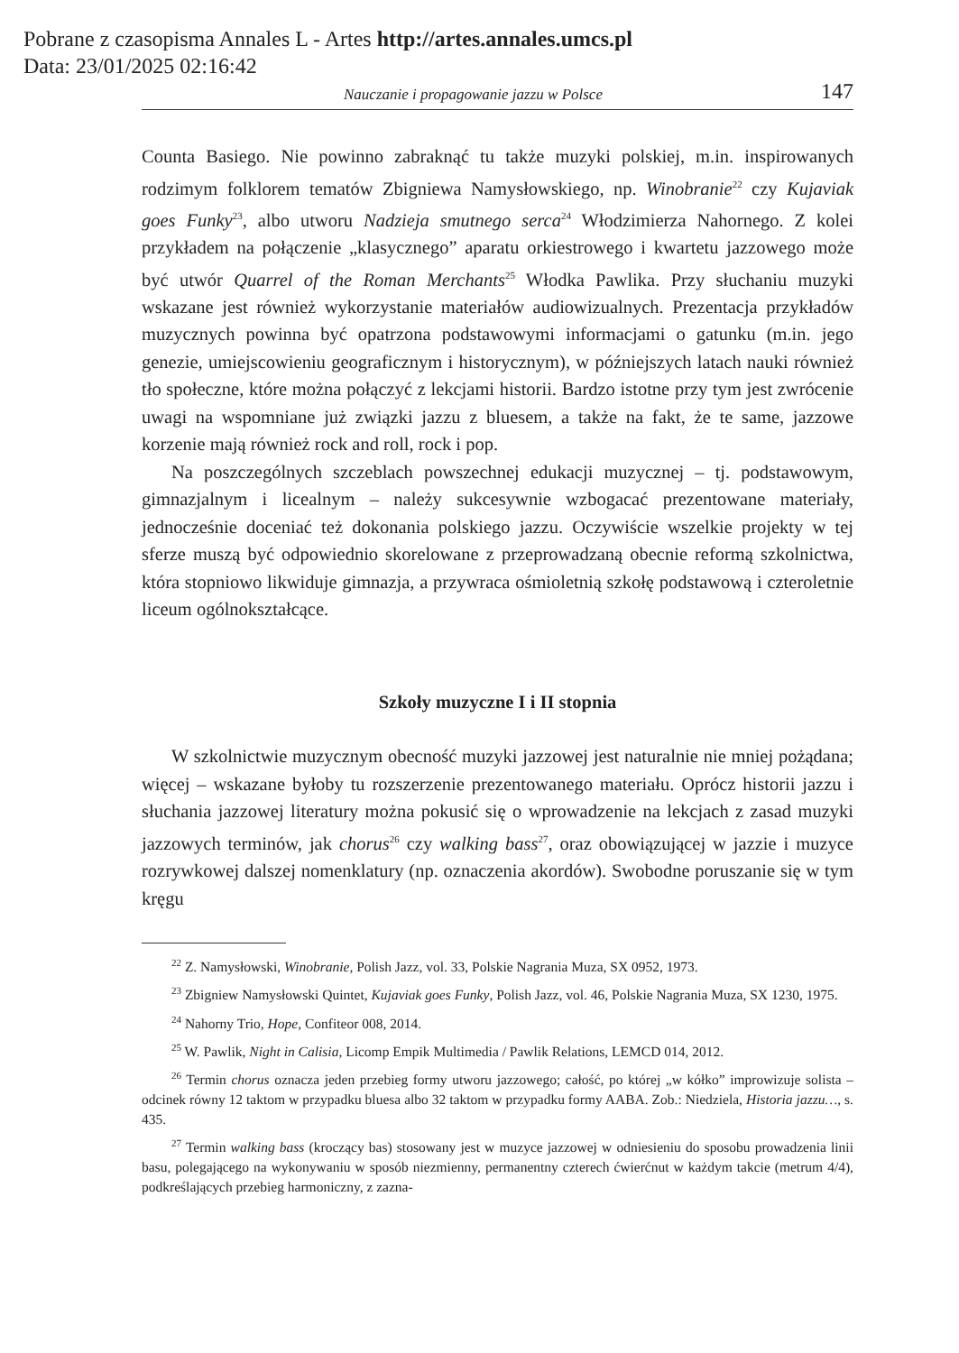Pobrane z czasopisma Annales L - Artes http://artes.annales.umcs.pl
Data: 23/01/2025 02:16:42
Nauczanie i propagowanie jazzu w Polsce 147
Counta Basiego. Nie powinno zabraknąć tu także muzyki polskiej, m.in. inspirowanych rodzimym folklorem tematów Zbigniewa Namysłowskiego, np. Winobranie<sup>22</sup> czy Kujaviak goes Funky<sup>23</sup>, albo utworu Nadzieja smutnego serca<sup>24</sup> Włodzimierza Nahornego. Z kolei przykładem na połączenie „klasycznego” aparatu orkiestrowego i kwartetu jazzowego może być utwór Quarrel of the Roman Merchants<sup>25</sup> Włodka Pawlika. Przy słuchaniu muzyki wskazane jest również wykorzystanie materiałów audiowizualnych. Prezentacja przykładów muzycznych powinna być opatrzona podstawowymi informacjami o gatunku (m.in. jego genezie, umiejscowieniu geograficznym i historycznym), w późniejszych latach nauki również tło społeczne, które można połączyć z lekcjami historii. Bardzo istotne przy tym jest zwrócenie uwagi na wspomniane już związki jazzu z bluesem, a także na fakt, że te same, jazzowe korzenie mają również rock and roll, rock i pop.
Na poszczególnych szczeblach powszechnej edukacji muzycznej – tj. podstawowym, gimnazjalnym i licealnym – należy sukcesywnie wzbogacać prezentowane materiały, jednocześnie doceniać też dokonania polskiego jazzu. Oczywiście wszelkie projekty w tej sferze muszą być odpowiednio skorelowane z przeprowadzaną obecnie reformą szkolnictwa, która stopniowo likwiduje gimnazja, a przywraca ośmioletnią szkołę podstawową i czteroletnie liceum ogólnokształcące.
Szkoły muzyczne I i II stopnia
W szkolnictwie muzycznym obecność muzyki jazzowej jest naturalnie nie mniej pożądana; więcej – wskazane byłoby tu rozszerzenie prezentowanego materiału. Oprócz historii jazzu i słuchania jazzowej literatury można pokusić się o wprowadzenie na lekcjach z zasad muzyki jazzowych terminów, jak chorus<sup>26</sup> czy walking bass<sup>27</sup>, oraz obowiązującej w jazzie i muzyce rozrywkowej dalszej nomenklatury (np. oznaczenia akordów). Swobodne poruszanie się w tym kręgu
<sup>22</sup> Z. Namysłowski, Winobranie, Polish Jazz, vol. 33, Polskie Nagrania Muza, SX 0952, 1973.
<sup>23</sup> Zbigniew Namysłowski Quintet, Kujaviak goes Funky, Polish Jazz, vol. 46, Polskie Nagrania Muza, SX 1230, 1975.
<sup>24</sup> Nahorny Trio, Hope, Confiteor 008, 2014.
<sup>25</sup> W. Pawlik, Night in Calisia, Licomp Empik Multimedia / Pawlik Relations, LEMCD 014, 2012.
<sup>26</sup> Termin chorus oznacza jeden przebieg formy utworu jazzowego; całość, po której „w kółko” improwizuje solista – odcinek równy 12 taktom w przypadku bluesa albo 32 taktom w przypadku formy AABA. Zob.: Niedziela, Historia jazzu…, s. 435.
<sup>27</sup> Termin walking bass (kroczący bas) stosowany jest w muzyce jazzowej w odniesieniu do sposobu prowadzenia linii basu, polegającego na wykonywaniu w sposób niezmienny, permanentny czterech ćwierćnut w każdym takcie (metrum 4/4), podkreślających przebieg harmoniczny, z zazna-